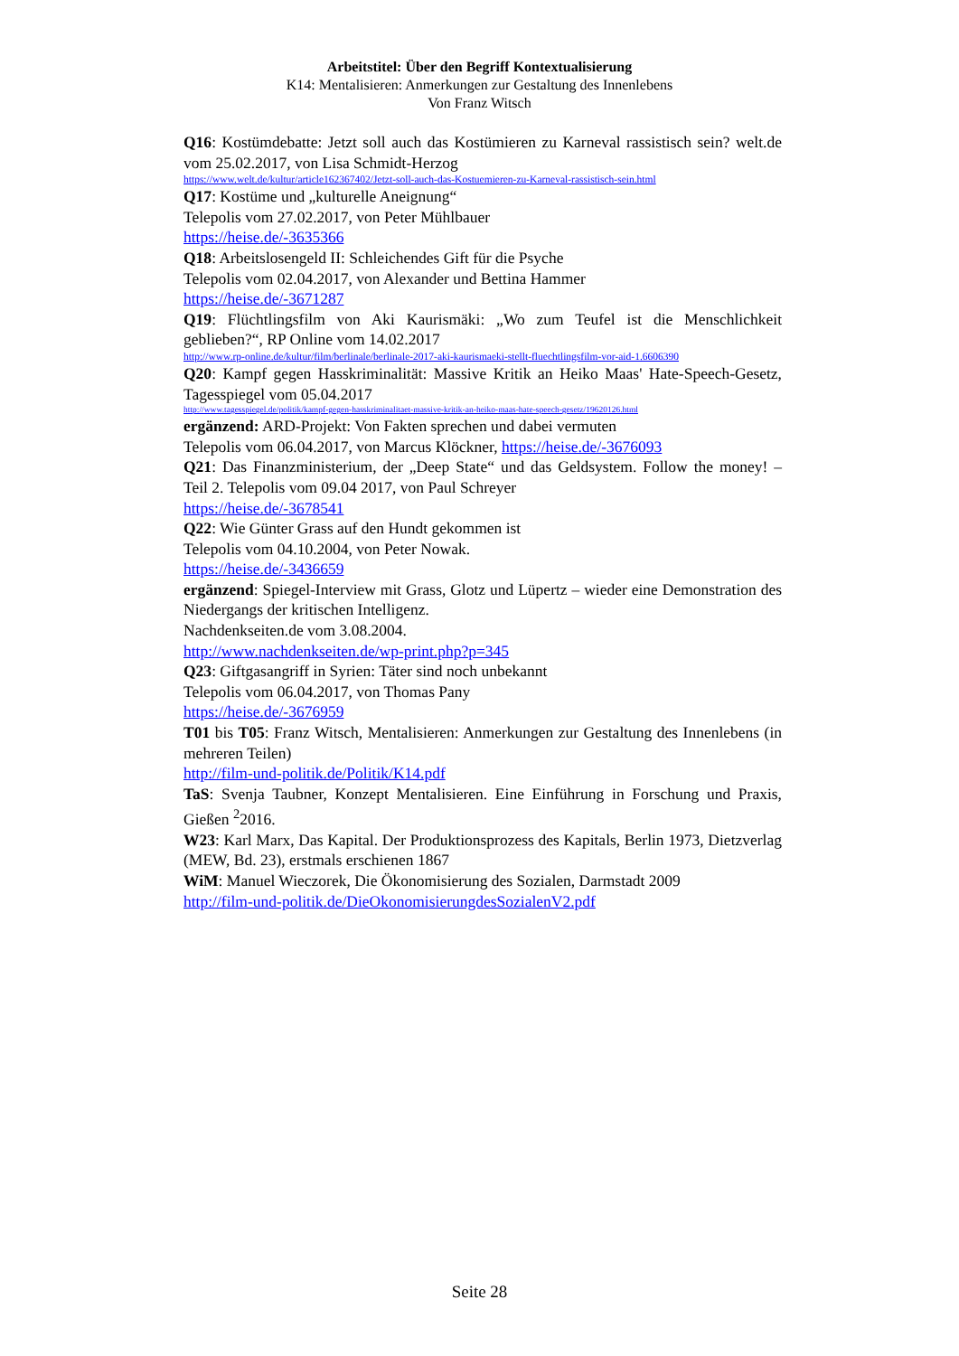Arbeitstitel: Über den Begriff Kontextualisierung
K14: Mentalisieren: Anmerkungen zur Gestaltung des Innenlebens
Von Franz Witsch
Q16: Kostümdebatte: Jetzt soll auch das Kostümieren zu Karneval rassistisch sein? welt.de vom 25.02.2017, von Lisa Schmidt-Herzog
https://www.welt.de/kultur/article162367402/Jetzt-soll-auch-das-Kostuemieren-zu-Karneval-rassistisch-sein.html
Q17: Kostüme und „kulturelle Aneignung“
Telepolis vom 27.02.2017, von Peter Mühlbauer
https://heise.de/-3635366
Q18: Arbeitslosengeld II: Schleichendes Gift für die Psyche
Telepolis vom 02.04.2017, von Alexander und Bettina Hammer
https://heise.de/-3671287
Q19: Flüchtlingsfilm von Aki Kaurismäki: „Wo zum Teufel ist die Menschlichkeit geblieben?“, RP Online vom 14.02.2017
http://www.rp-online.de/kultur/film/berlinale/berlinale-2017-aki-kaurismaeki-stellt-fluechtlingsfilm-vor-aid-1.6606390
Q20: Kampf gegen Hasskriminalität: Massive Kritik an Heiko Maas' Hate-Speech-Gesetz, Tagesspiegel vom 05.04.2017
http://www.tagesspiegel.de/politik/kampf-gegen-hasskriminalitaet-massive-kritik-an-heiko-maas-hate-speech-gesetz/19620126.html
ergänzend: ARD-Projekt: Von Fakten sprechen und dabei vermuten
Telepolis vom 06.04.2017, von Marcus Klöckner, https://heise.de/-3676093
Q21: Das Finanzministerium, der „Deep State“ und das Geldsystem. Follow the money! – Teil 2. Telepolis vom 09.04 2017, von Paul Schreyer
https://heise.de/-3678541
Q22: Wie Günter Grass auf den Hundt gekommen ist
Telepolis vom 04.10.2004, von Peter Nowak.
https://heise.de/-3436659
ergänzend: Spiegel-Interview mit Grass, Glotz und Lüpertz – wieder eine Demonstration des Niedergangs der kritischen Intelligenz.
Nachdenkseiten.de vom 3.08.2004.
http://www.nachdenkseiten.de/wp-print.php?p=345
Q23: Giftgasangriff in Syrien: Täter sind noch unbekannt
Telepolis vom 06.04.2017, von Thomas Pany
https://heise.de/-3676959
T01 bis T05: Franz Witsch, Mentalisieren: Anmerkungen zur Gestaltung des Innenlebens (in mehreren Teilen)
http://film-und-politik.de/Politik/K14.pdf
TaS: Svenja Taubner, Konzept Mentalisieren. Eine Einführung in Forschung und Praxis, Gießen <sup>2</sup>2016.
W23: Karl Marx, Das Kapital. Der Produktionsprozess des Kapitals, Berlin 1973, Dietzverlag (MEW, Bd. 23), erstmals erschienen 1867
WiM: Manuel Wieczorek, Die Ökonomisierung des Sozialen, Darmstadt 2009
http://film-und-politik.de/DieOkonomisierungdesSozialenV2.pdf
Seite 28